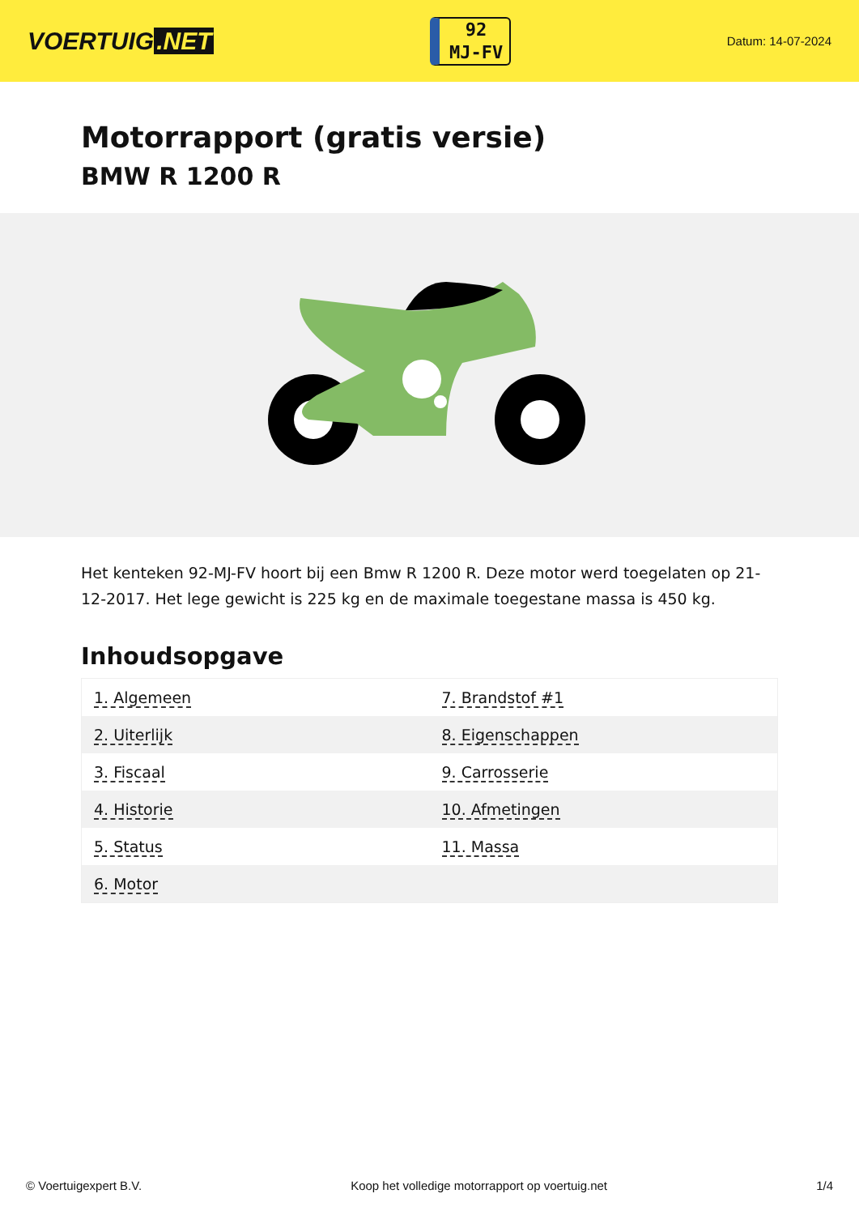VOERTUIG.NET
92
MJ-FV
Datum: 14-07-2024
Motorrapport (gratis versie)
BMW R 1200 R
Het kenteken 92-MJ-FV hoort bij een Bmw R 1200 R. Deze motor werd toegelaten op 21-12-2017. Het lege gewicht is 225 kg en de maximale toegestane massa is 450 kg.
Inhoudsopgave
| 1. Algemeen | 7. Brandstof #1 |
| 2. Uiterlijk | 8. Eigenschappen |
| 3. Fiscaal | 9. Carrosserie |
| 4. Historie | 10. Afmetingen |
| 5. Status | 11. Massa |
| 6. Motor | |
© Voertuigexpert B.V. Koop het volledige motorrapport op voertuig.net 1/4